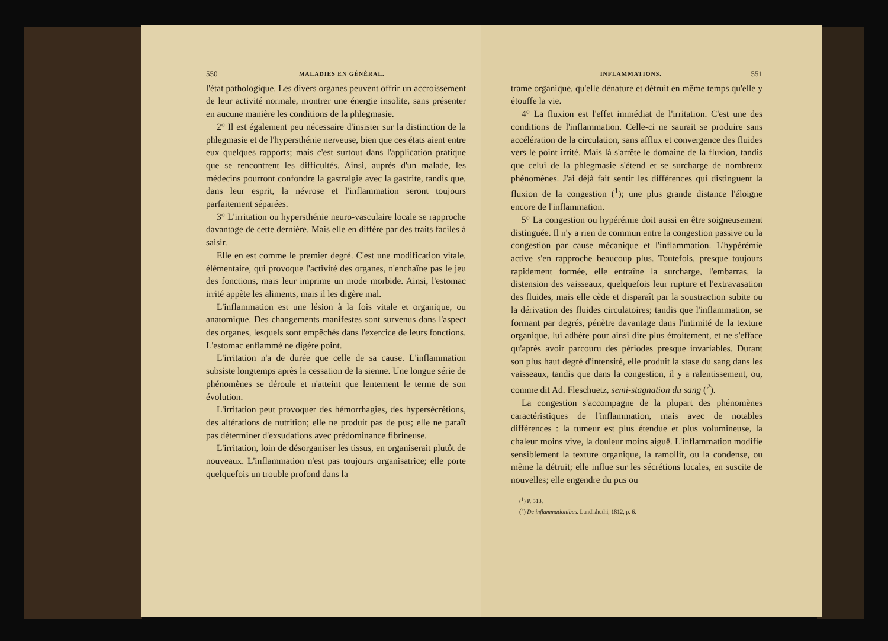550 MALADIES EN GÉNÉRAL.
l'état pathologique. Les divers organes peuvent offrir un accroissement de leur activité normale, montrer une énergie insolite, sans présenter en aucune manière les conditions de la phlegmasie.
2° Il est également peu nécessaire d'insister sur la distinction de la phlegmasie et de l'hypersthénie nerveuse, bien que ces états aient entre eux quelques rapports; mais c'est surtout dans l'application pratique que se rencontrent les difficultés. Ainsi, auprès d'un malade, les médecins pourront confondre la gastralgie avec la gastrite, tandis que, dans leur esprit, la névrose et l'inflammation seront toujours parfaitement séparées.
3° L'irritation ou hypersthénie neuro-vasculaire locale se rapproche davantage de cette dernière. Mais elle en diffère par des traits faciles à saisir.
Elle en est comme le premier degré. C'est une modification vitale, élémentaire, qui provoque l'activité des organes, n'enchaîne pas le jeu des fonctions, mais leur imprime un mode morbide. Ainsi, l'estomac irrité appète les aliments, mais il les digère mal.
L'inflammation est une lésion à la fois vitale et organique, ou anatomique. Des changements manifestes sont survenus dans l'aspect des organes, lesquels sont empêchés dans l'exercice de leurs fonctions. L'estomac enflammé ne digère point.
L'irritation n'a de durée que celle de sa cause. L'inflammation subsiste longtemps après la cessation de la sienne. Une longue série de phénomènes se déroule et n'atteint que lentement le terme de son évolution.
L'irritation peut provoquer des hémorrhagies, des hypersécrétions, des altérations de nutrition; elle ne produit pas de pus; elle ne paraît pas déterminer d'exsudations avec prédominance fibrineuse.
L'irritation, loin de désorganiser les tissus, en organiserait plutôt de nouveaux. L'inflammation n'est pas toujours organisatrice; elle porte quelquefois un trouble profond dans la
INFLAMMATIONS. 551
trame organique, qu'elle dénature et détruit en même temps qu'elle y étouffe la vie.
4° La fluxion est l'effet immédiat de l'irritation. C'est une des conditions de l'inflammation. Celle-ci ne saurait se produire sans accélération de la circulation, sans afflux et convergence des fluides vers le point irrité. Mais là s'arrête le domaine de la fluxion, tandis que celui de la phlegmasie s'étend et se surcharge de nombreux phénomènes. J'ai déjà fait sentir les différences qui distinguent la fluxion de la congestion (<sup>1</sup>); une plus grande distance l'éloigne encore de l'inflammation.
5° La congestion ou hypérémie doit aussi en être soigneusement distinguée. Il n'y a rien de commun entre la congestion passive ou la congestion par cause mécanique et l'inflammation. L'hypérémie active s'en rapproche beaucoup plus. Toutefois, presque toujours rapidement formée, elle entraîne la surcharge, l'embarras, la distension des vaisseaux, quelquefois leur rupture et l'extravasation des fluides, mais elle cède et disparaît par la soustraction subite ou la dérivation des fluides circulatoires; tandis que l'inflammation, se formant par degrés, pénètre davantage dans l'intimité de la texture organique, lui adhère pour ainsi dire plus étroitement, et ne s'efface qu'après avoir parcouru des périodes presque invariables. Durant son plus haut degré d'intensité, elle produit la stase du sang dans les vaisseaux, tandis que dans la congestion, il y a ralentissement, ou, comme dit Ad. Fleschuetz, semi-stagnation du sang (<sup>2</sup>).
La congestion s'accompagne de la plupart des phénomènes caractéristiques de l'inflammation, mais avec de notables différences : la tumeur est plus étendue et plus volumineuse, la chaleur moins vive, la douleur moins aiguë. L'inflammation modifie sensiblement la texture organique, la ramollit, ou la condense, ou même la détruit; elle influe sur les sécrétions locales, en suscite de nouvelles; elle engendre du pus ou
(<sup>1</sup>) P. 513.
(<sup>2</sup>) De inflammationibus. Landishuthi, 1812, p. 6.